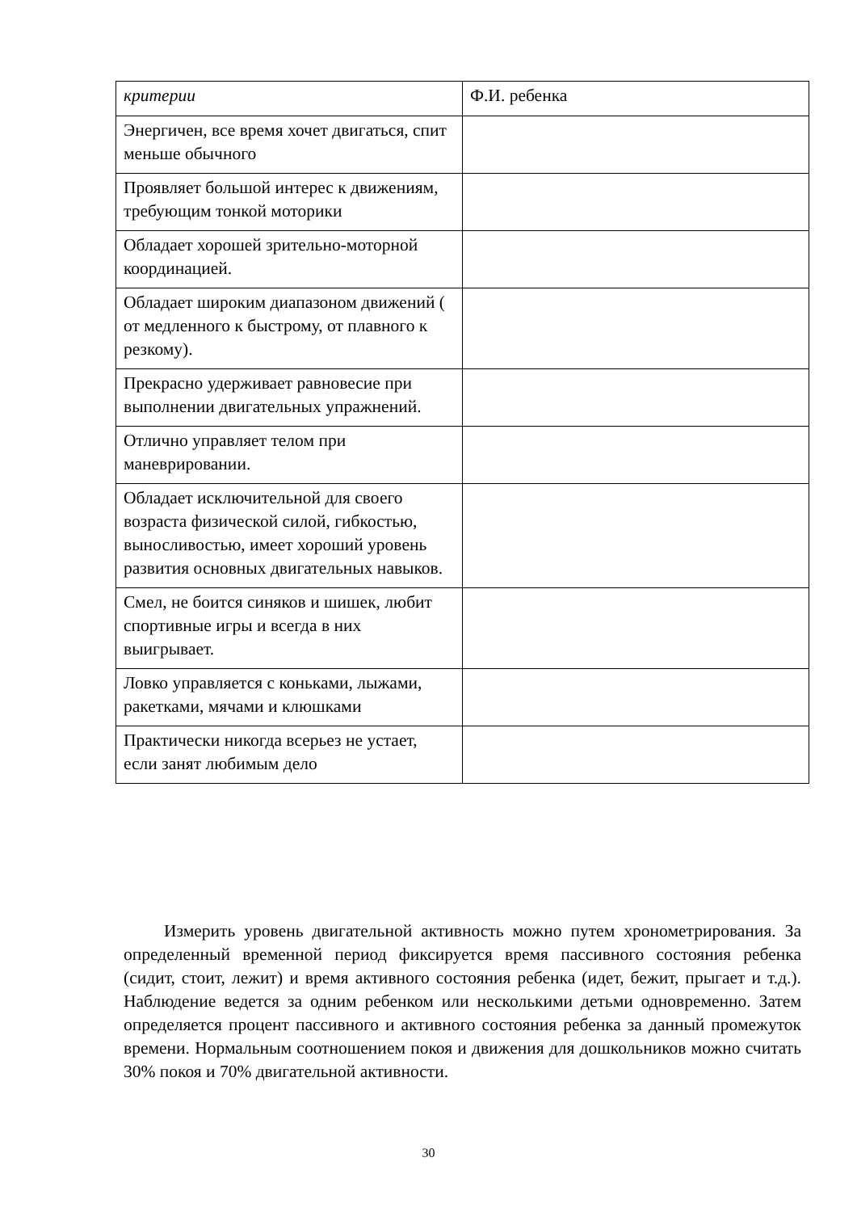| критерии | Ф.И. ребенка |
| Энергичен, все время хочет двигаться, спит меньше обычного | |
| Проявляет большой интерес к движениям, требующим тонкой моторики | |
| Обладает хорошей зрительно-моторной координацией. | |
| Обладает широким диапазоном движений ( от медленного к быстрому, от плавного к резкому). | |
| Прекрасно удерживает равновесие при выполнении двигательных упражнений. | |
| Отлично управляет телом при маневрировании. | |
| Обладает исключительной для своего возраста физической силой, гибкостью, выносливостью, имеет хороший уровень развития основных двигательных навыков. | |
| Смел, не боится синяков и шишек, любит спортивные игры и всегда в них выигрывает. | |
| Ловко управляется с коньками, лыжами, ракетками, мячами и клюшками | |
| Практически никогда всерьез не устает, если занят любимым дело | |
Измерить уровень двигательной активность можно путем хронометрирования. За определенный временной период фиксируется время пассивного состояния ребенка (сидит, стоит, лежит) и время активного состояния ребенка (идет, бежит, прыгает и т.д.). Наблюдение ведется за одним ребенком или несколькими детьми одновременно. Затем определяется процент пассивного и активного состояния ребенка за данный промежуток времени. Нормальным соотношением покоя и движения для дошкольников можно считать 30% покоя и 70% двигательной активности.
30